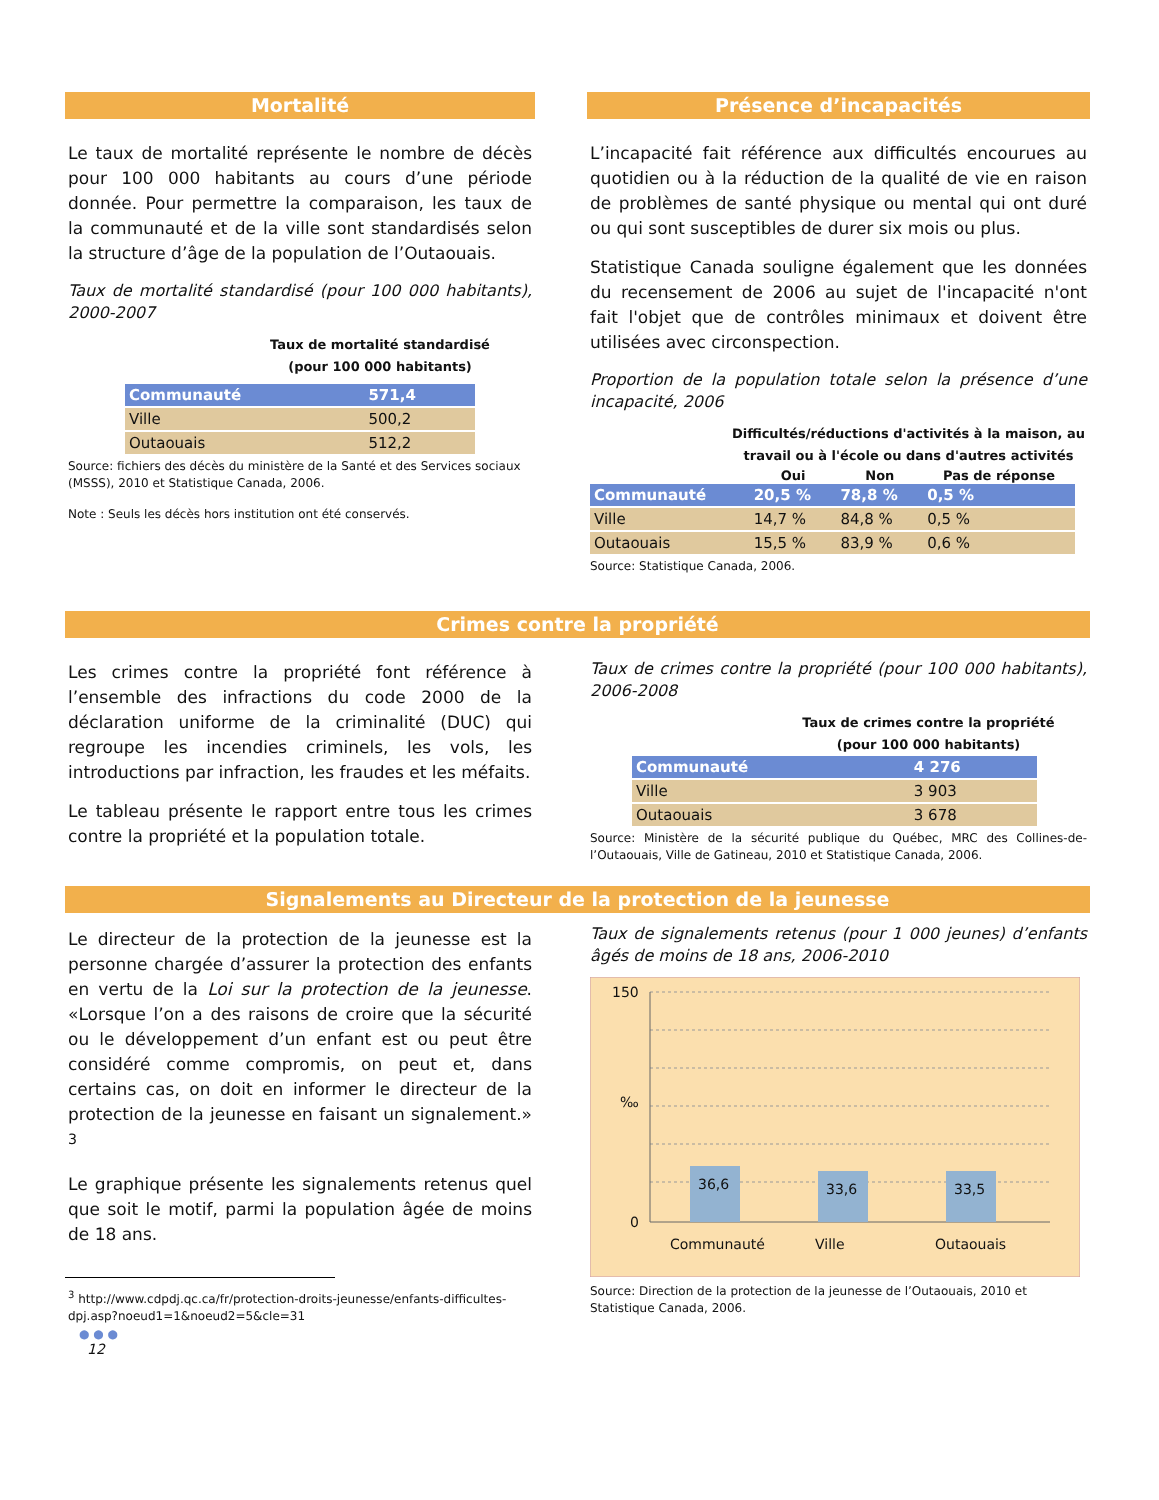Mortalité
Le taux de mortalité représente le nombre de décès pour 100 000 habitants au cours d’une période donnée. Pour permettre la comparaison, les taux de la communauté et de la ville sont standardisés selon la structure d’âge de la population de l’Outaouais.
Taux de mortalité standardisé (pour 100 000 habitants), 2000-2007
Taux de mortalité standardisé
(pour 100 000 habitants)
| Communauté | 571,4 |
| Ville | 500,2 |
| Outaouais | 512,2 |
Source: fichiers des décès du ministère de la Santé et des Services sociaux (MSSS), 2010 et Statistique Canada, 2006.
Note : Seuls les décès hors institution ont été conservés.
Présence d’incapacités
L’incapacité fait référence aux difficultés encourues au quotidien ou à la réduction de la qualité de vie en raison de problèmes de santé physique ou mental qui ont duré ou qui sont susceptibles de durer six mois ou plus.
Statistique Canada souligne également que les données du recensement de 2006 au sujet de l'incapacité n'ont fait l'objet que de contrôles minimaux et doivent être utilisées avec circonspection.
Proportion de la population totale selon la présence d’une incapacité, 2006
Difficultés/réductions d'activités à la maison, au
travail ou à l'école ou dans d'autres activités
| | Oui | Non | Pas de réponse |
| --- | --- | --- | --- |
| Communauté | 20,5 % | 78,8 % | 0,5 % |
| Ville | 14,7 % | 84,8 % | 0,5 % |
| Outaouais | 15,5 % | 83,9 % | 0,6 % |
Source: Statistique Canada, 2006.
Crimes contre la propriété
Les crimes contre la propriété font référence à l’ensemble des infractions du code 2000 de la déclaration uniforme de la criminalité (DUC) qui regroupe les incendies criminels, les vols, les introductions par infraction, les fraudes et les méfaits.
Le tableau présente le rapport entre tous les crimes contre la propriété et la population totale.
Taux de crimes contre la propriété (pour 100 000 habitants), 2006-2008
Taux de crimes contre la propriété
(pour 100 000 habitants)
| Communauté | 4 276 |
| Ville | 3 903 |
| Outaouais | 3 678 |
Source: Ministère de la sécurité publique du Québec, MRC des Collines-de-l’Outaouais, Ville de Gatineau, 2010 et Statistique Canada, 2006.
Signalements au Directeur de la protection de la jeunesse
Le directeur de la protection de la jeunesse est la personne chargée d’assurer la protection des enfants en vertu de la Loi sur la protection de la jeunesse. «Lorsque l’on a des raisons de croire que la sécurité ou le développement d’un enfant est ou peut être considéré comme compromis, on peut et, dans certains cas, on doit en informer le directeur de la protection de la jeunesse en faisant un signalement.» <sup>3</sup>
Le graphique présente les signalements retenus quel que soit le motif, parmi la population âgée de moins de 18 ans.
<sup>3</sup> http://www.cdpdj.qc.ca/fr/protection-droits-jeunesse/enfants-difficultes-dpj.asp?noeud1=1&noeud2=5&cle=31
● ● ●
12
Taux de signalements retenus (pour 1 000 jeunes) d’enfants âgés de moins de 18 ans, 2006-2010
150
‰
0
36,6
33,6
33,5
Communauté
Ville
Outaouais
Source: Direction de la protection de la jeunesse de l’Outaouais, 2010 et Statistique Canada, 2006.